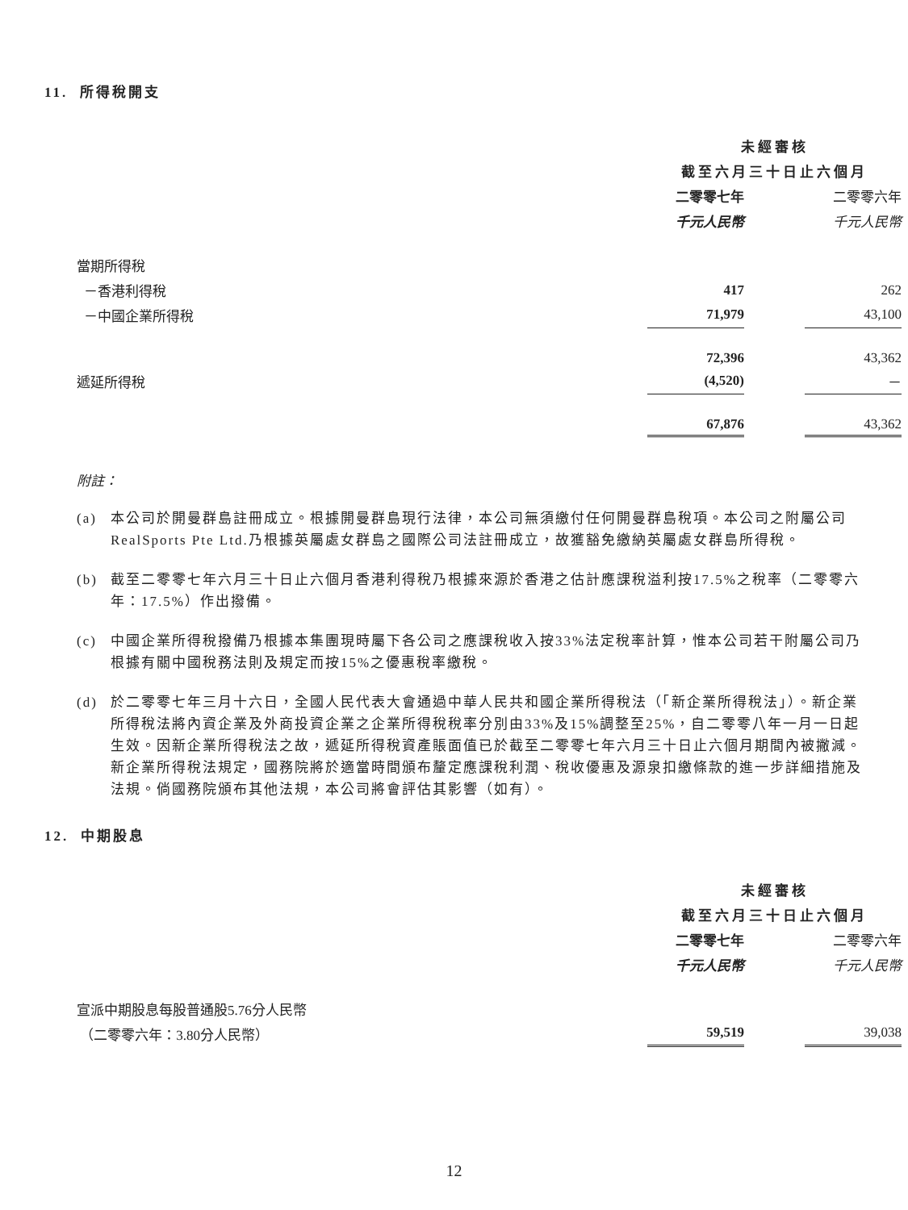11. 所得稅開支
| | 未經審核 | | |
| | 截至六月三十日止六個月 | | |
| | 二零零七年 | | 二零零六年 |
| | 千元人民幣 | | 千元人民幣 |
| 當期所得稅 | | | |
| －香港利得稅 | 417 | | 262 |
| －中國企業所得稅 | 71,979 | | 43,100 |
| | 72,396 | | 43,362 |
| 遞延所得稅 | (4,520) | | － |
| | 67,876 | | 43,362 |
附註：
(a) 本公司於開曼群島註冊成立。根據開曼群島現行法律，本公司無須繳付任何開曼群島稅項。本公司之附屬公司RealSports Pte Ltd.乃根據英屬處女群島之國際公司法註冊成立，故獲豁免繳納英屬處女群島所得稅。
(b) 截至二零零七年六月三十日止六個月香港利得稅乃根據來源於香港之估計應課稅溢利按17.5%之稅率（二零零六年：17.5%）作出撥備。
(c) 中國企業所得稅撥備乃根據本集團現時屬下各公司之應課稅收入按33%法定稅率計算，惟本公司若干附屬公司乃根據有關中國稅務法則及規定而按15%之優惠稅率繳稅。
(d) 於二零零七年三月十六日，全國人民代表大會通過中華人民共和國企業所得稅法（「新企業所得稅法」）。新企業所得稅法將內資企業及外商投資企業之企業所得稅稅率分別由33%及15%調整至25%，自二零零八年一月一日起生效。因新企業所得稅法之故，遞延所得稅資產賬面值已於截至二零零七年六月三十日止六個月期間內被撇減。新企業所得稅法規定，國務院將於適當時間頒布釐定應課稅利潤、稅收優惠及源泉扣繳條款的進一步詳細措施及法規。倘國務院頒布其他法規，本公司將會評估其影響（如有）。
12. 中期股息
| | 未經審核 | | |
| | 截至六月三十日止六個月 | | |
| | 二零零七年 | | 二零零六年 |
| | 千元人民幣 | | 千元人民幣 |
| 宣派中期股息每股普通股5.76分人民幣 | | | |
| （二零零六年：3.80分人民幣） | 59,519 | | 39,038 |
12